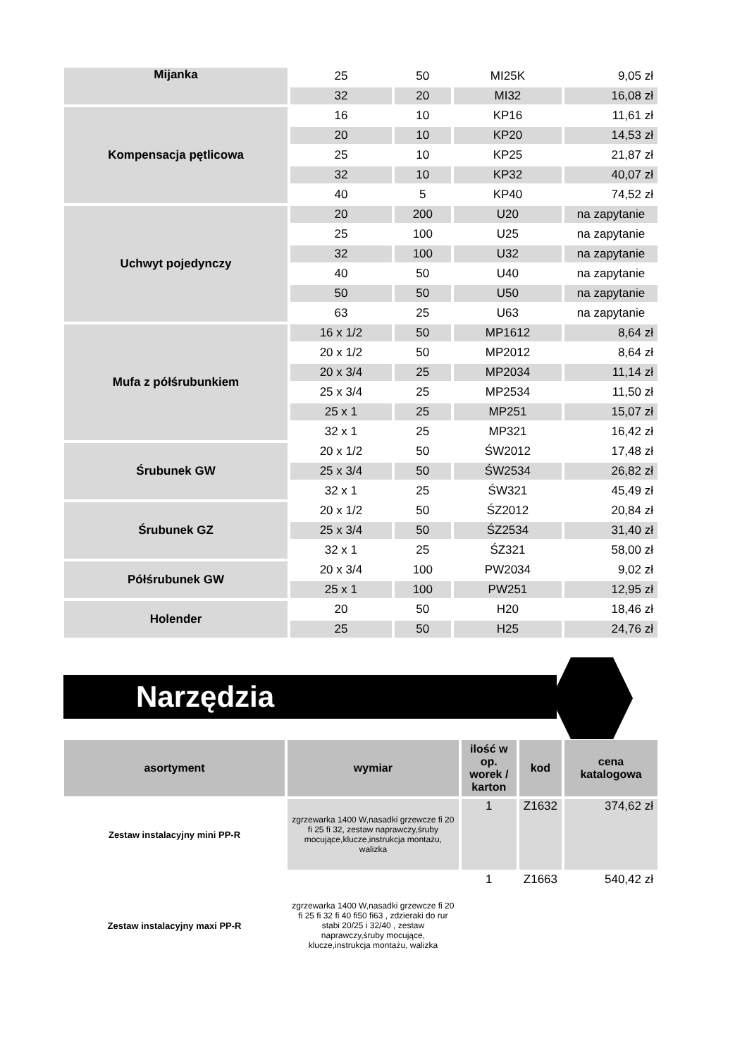| Mijanka | 25 | 50 | MI25K | 9,05 zł |
| | 32 | 20 | MI32 | 16,08 zł |
| Kompensacja pętlicowa | 16 | 10 | KP16 | 11,61 zł |
| | 20 | 10 | KP20 | 14,53 zł |
| | 25 | 10 | KP25 | 21,87 zł |
| | 32 | 10 | KP32 | 40,07 zł |
| | 40 | 5 | KP40 | 74,52 zł |
| Uchwyt pojedynczy | 20 | 200 | U20 | na zapytanie |
| | 25 | 100 | U25 | na zapytanie |
| | 32 | 100 | U32 | na zapytanie |
| | 40 | 50 | U40 | na zapytanie |
| | 50 | 50 | U50 | na zapytanie |
| | 63 | 25 | U63 | na zapytanie |
| Mufa z półśrubunkiem | 16 x 1/2 | 50 | MP1612 | 8,64 zł |
| | 20 x 1/2 | 50 | MP2012 | 8,64 zł |
| | 20 x 3/4 | 25 | MP2034 | 11,14 zł |
| | 25 x 3/4 | 25 | MP2534 | 11,50 zł |
| | 25 x 1 | 25 | MP251 | 15,07 zł |
| | 32 x 1 | 25 | MP321 | 16,42 zł |
| Śrubunek GW | 20 x 1/2 | 50 | ŚW2012 | 17,48 zł |
| | 25 x 3/4 | 50 | ŚW2534 | 26,82 zł |
| | 32 x 1 | 25 | ŚW321 | 45,49 zł |
| Śrubunek GZ | 20 x 1/2 | 50 | ŚZ2012 | 20,84 zł |
| | 25 x 3/4 | 50 | ŚZ2534 | 31,40 zł |
| | 32 x 1 | 25 | ŚZ321 | 58,00 zł |
| Półśrubunek GW | 20 x 3/4 | 100 | PW2034 | 9,02 zł |
| | 25 x 1 | 100 | PW251 | 12,95 zł |
| Holender | 20 | 50 | H20 | 18,46 zł |
| | 25 | 50 | H25 | 24,76 zł |
Narzędzia
| asortyment | wymiar | ilość w op. worek / karton | kod | cena katalogowa |
| --- | --- | --- | --- | --- |
| Zestaw instalacyjny mini PP-R | zgrzewarka 1400 W,nasadki grzewcze fi 20 fi 25 fi 32, zestaw naprawczy,śruby mocujące,klucze,instrukcja montażu, walizka | 1 | Z1632 | 374,62 zł |
| Zestaw instalacyjny maxi PP-R | zgrzewarka 1400 W,nasadki grzewcze fi 20 fi 25 fi 32 fi 40 fi50 fi63 , zdzieraki do rur stabi 20/25 i 32/40 , zestaw naprawczy,śruby mocujące, klucze,instrukcja montażu, walizka | 1 | Z1663 | 540,42 zł |